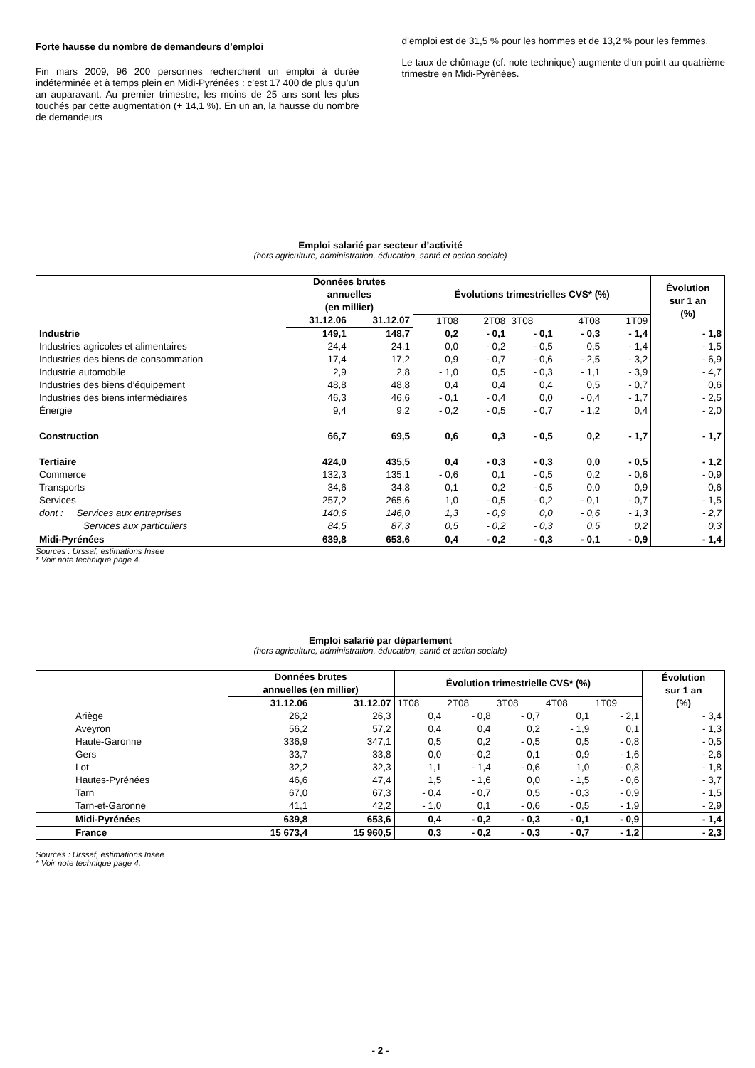Forte hausse du nombre de demandeurs d’emploi
Fin mars 2009, 96 200 personnes recherchent un emploi à durée indéterminée et à temps plein en Midi-Pyrénées : c’est 17 400 de plus qu’un an auparavant. Au premier trimestre, les moins de 25 ans sont les plus touchés par cette augmentation (+ 14,1 %). En un an, la hausse du nombre de demandeurs
d’emploi est de 31,5 % pour les hommes et de 13,2 % pour les femmes.
Le taux de chômage (cf. note technique) augmente d‘un point au quatrième trimestre en Midi-Pyrénées.
Emploi salarié par secteur d’activité
(hors agriculture, administration, éducation, santé et action sociale)
| | Données brutes annuelles (en millier) | | Évolutions trimestrielles CVS* (%) | | | | | Évolution sur 1 an (%) |
| --- | --- | --- | --- | --- | --- | --- | --- | --- |
| | 31.12.06 | 31.12.07 | 1T08 | 2T08 | 3T08 | 4T08 | 1T09 | |
| Industrie | 149,1 | 148,7 | 0,2 | - 0,1 | - 0,1 | - 0,3 | - 1,4 | - 1,8 |
| Industries agricoles et alimentaires | 24,4 | 24,1 | 0,0 | - 0,2 | - 0,5 | 0,5 | - 1,4 | - 1,5 |
| Industries des biens de consommation | 17,4 | 17,2 | 0,9 | - 0,7 | - 0,6 | - 2,5 | - 3,2 | - 6,9 |
| Industrie automobile | 2,9 | 2,8 | - 1,0 | 0,5 | - 0,3 | - 1,1 | - 3,9 | - 4,7 |
| Industries des biens d’équipement | 48,8 | 48,8 | 0,4 | 0,4 | 0,4 | 0,5 | - 0,7 | 0,6 |
| Industries des biens intermédiaires | 46,3 | 46,6 | - 0,1 | - 0,4 | 0,0 | - 0,4 | - 1,7 | - 2,5 |
| Énergie | 9,4 | 9,2 | - 0,2 | - 0,5 | - 0,7 | - 1,2 | 0,4 | - 2,0 |
| Construction | 66,7 | 69,5 | 0,6 | 0,3 | - 0,5 | 0,2 | - 1,7 | - 1,7 |
| Tertiaire | 424,0 | 435,5 | 0,4 | - 0,3 | - 0,3 | 0,0 | - 0,5 | - 1,2 |
| Commerce | 132,3 | 135,1 | - 0,6 | 0,1 | - 0,5 | 0,2 | - 0,6 | - 0,9 |
| Transports | 34,6 | 34,8 | 0,1 | 0,2 | - 0,5 | 0,0 | 0,9 | 0,6 |
| Services | 257,2 | 265,6 | 1,0 | - 0,5 | - 0,2 | - 0,1 | - 0,7 | - 1,5 |
| dont : Services aux entreprises | 140,6 | 146,0 | 1,3 | - 0,9 | 0,0 | - 0,6 | - 1,3 | - 2,7 |
| Services aux particuliers | 84,5 | 87,3 | 0,5 | - 0,2 | - 0,3 | 0,5 | 0,2 | 0,3 |
| Midi-Pyrénées | 639,8 | 653,6 | 0,4 | - 0,2 | - 0,3 | - 0,1 | - 0,9 | - 1,4 |
Sources : Urssaf, estimations Insee
* Voir note technique page 4.
Emploi salarié par département
(hors agriculture, administration, éducation, santé et action sociale)
| | Données brutes annuelles (en millier) | | Évolution trimestrielle CVS* (%) | | | | | Évolution sur 1 an (%) |
| --- | --- | --- | --- | --- | --- | --- | --- | --- |
| | 31.12.06 | 31.12.07 | 1T08 | 2T08 | 3T08 | 4T08 | 1T09 | |
| Ariège | 26,2 | 26,3 | 0,4 | - 0,8 | - 0,7 | 0,1 | - 2,1 | - 3,4 |
| Aveyron | 56,2 | 57,2 | 0,4 | 0,4 | 0,2 | - 1,9 | 0,1 | - 1,3 |
| Haute-Garonne | 336,9 | 347,1 | 0,5 | 0,2 | - 0,5 | 0,5 | - 0,8 | - 0,5 |
| Gers | 33,7 | 33,8 | 0,0 | - 0,2 | 0,1 | - 0,9 | - 1,6 | - 2,6 |
| Lot | 32,2 | 32,3 | 1,1 | - 1,4 | - 0,6 | 1,0 | - 0,8 | - 1,8 |
| Hautes-Pyrénées | 46,6 | 47,4 | 1,5 | - 1,6 | 0,0 | - 1,5 | - 0,6 | - 3,7 |
| Tarn | 67,0 | 67,3 | - 0,4 | - 0,7 | 0,5 | - 0,3 | - 0,9 | - 1,5 |
| Tarn-et-Garonne | 41,1 | 42,2 | - 1,0 | 0,1 | - 0,6 | - 0,5 | - 1,9 | - 2,9 |
| Midi-Pyrénées | 639,8 | 653,6 | 0,4 | - 0,2 | - 0,3 | - 0,1 | - 0,9 | - 1,4 |
| France | 15 673,4 | 15 960,5 | 0,3 | - 0,2 | - 0,3 | - 0,7 | - 1,2 | - 2,3 |
Sources : Urssaf, estimations Insee
* Voir note technique page 4.
- 2 -